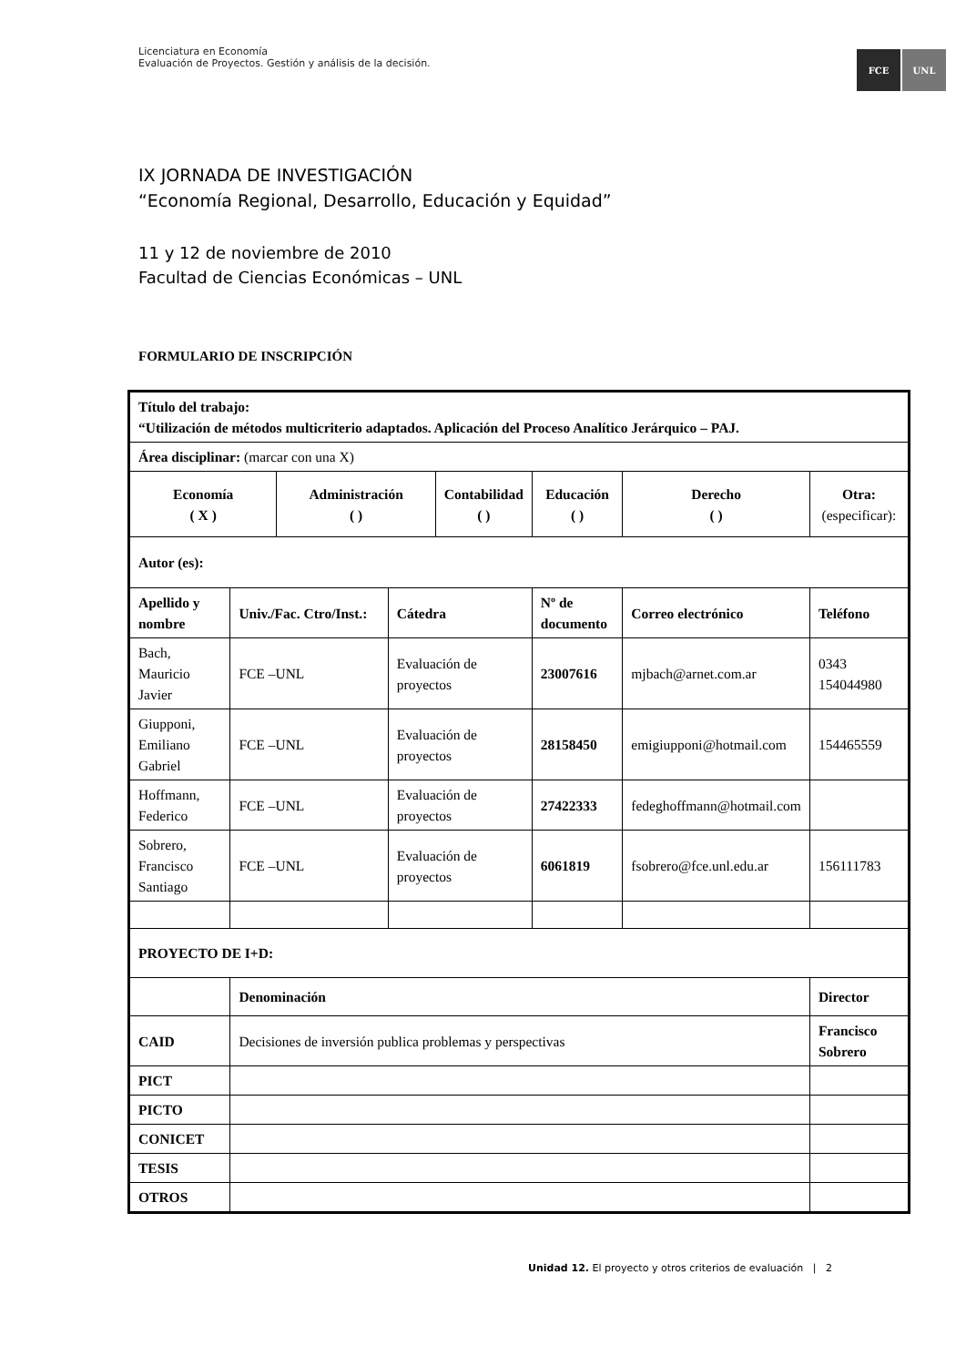Licenciatura en Economía
Evaluación de Proyectos. Gestión y análisis de la decisión.
FCE UNL
IX JORNADA DE INVESTIGACIÓN
“Economía Regional, Desarrollo, Educación y Equidad”
11 y 12 de noviembre de 2010
Facultad de Ciencias Económicas – UNL
FORMULARIO DE INSCRIPCIÓN
| Título del trabajo: “Utilización de métodos multicriterio adaptados. Aplicación del Proceso Analítico Jerárquico – PAJ. | | | | | | | | | |
| Área disciplinar: (marcar con una X) | | | | | | | | | |
| Economía ( X ) | | Administración ( ) | | Contabilidad ( ) | | Educación ( ) | Derecho ( ) | Otra: (especificar): | |
| Autor (es): | | | | | | | | | |
| Apellido y nombre | Univ./Fac. Ctro/Inst.: | | Cátedra | | Nº de documento | | Correo electrónico | | Teléfono |
| Bach, Mauricio Javier | FCE –UNL | | Evaluación de proyectos | | 23007616 | | mjbach@arnet.com.ar | | 0343 154044980 |
| Giupponi, Emiliano Gabriel | FCE –UNL | | Evaluación de proyectos | | 28158450 | | emigiupponi@hotmail.com | | 154465559 |
| Hoffmann, Federico | FCE –UNL | | Evaluación de proyectos | | 27422333 | | fedeghoffmann@hotmail.com | | |
| Sobrero, Francisco Santiago | FCE –UNL | | Evaluación de proyectos | | 6061819 | | fsobrero@fce.unl.edu.ar | | 156111783 |
| PROYECTO DE I+D: | | | | | | | | | |
| | Denominación | | | | | | | Director | |
| CAID | Decisiones de inversión publica problemas y perspectivas | | | | | | | Francisco Sobrero | |
| PICT | | | | | | | | | |
| PICTO | | | | | | | | | |
| CONICET | | | | | | | | | |
| TESIS | | | | | | | | | |
| OTROS | | | | | | | | | |
Unidad 12. El proyecto y otros criterios de evaluación | 2